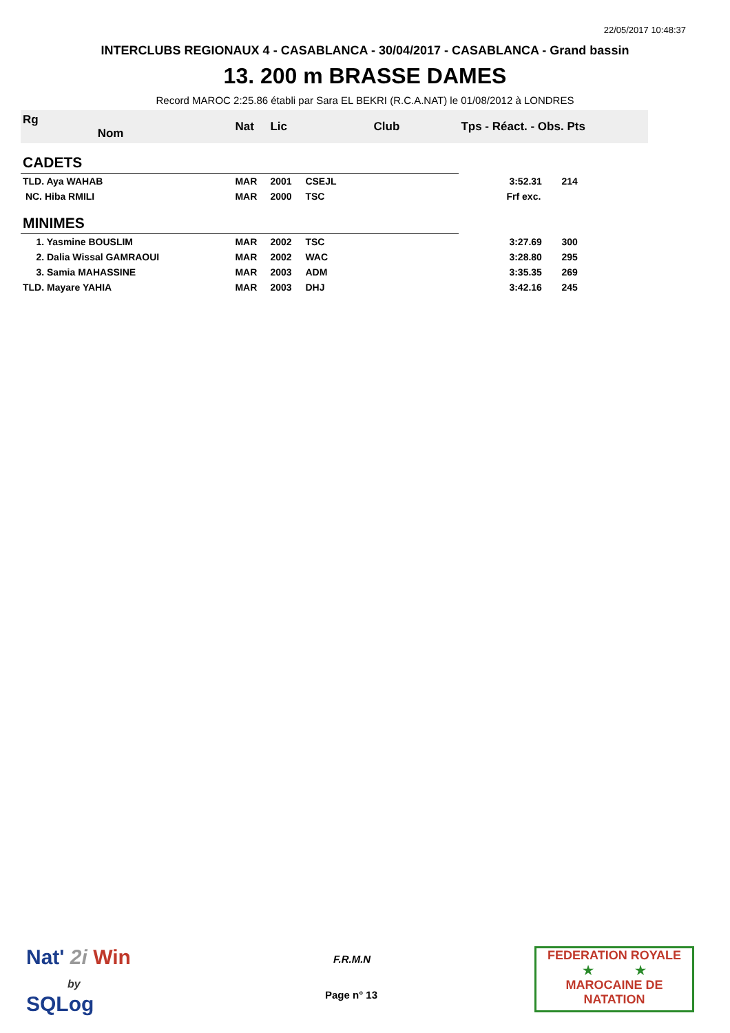22/05/2017 10:48:37
INTERCLUBS REGIONAUX 4 - CASABLANCA - 30/04/2017 - CASABLANCA - Grand bassin
13. 200 m BRASSE DAMES
Record MAROC 2:25.86 établi par Sara EL BEKRI (R.C.A.NAT) le 01/08/2012 à LONDRES
| Rg Nom | | Nat | Lic | Club | Tps - Réact. - Obs. Pts | |
| --- | --- | --- | --- | --- | --- | --- |
| CADETS | | | | | | |
| TLD. Aya WAHAB | | MAR | 2001 | CSEJL | 3:52.31 | 214 |
| NC. Hiba RMILI | | MAR | 2000 | TSC | Frf exc. | |
| MINIMES | | | | | | |
| 1. Yasmine BOUSLIM | | MAR | 2002 | TSC | 3:27.69 | 300 |
| 2. Dalia Wissal GAMRAOUI | | MAR | 2002 | WAC | 3:28.80 | 295 |
| 3. Samia MAHASSINE | | MAR | 2003 | ADM | 3:35.35 | 269 |
| TLD. Mayare YAHIA | | MAR | 2003 | DHJ | 3:42.16 | 245 |
Nat' 2i Win
by
SQLog
F.R.M.N
Page n° 13
FEDERATION ROYALE
★ ★
MAROCAINE DE NATATION